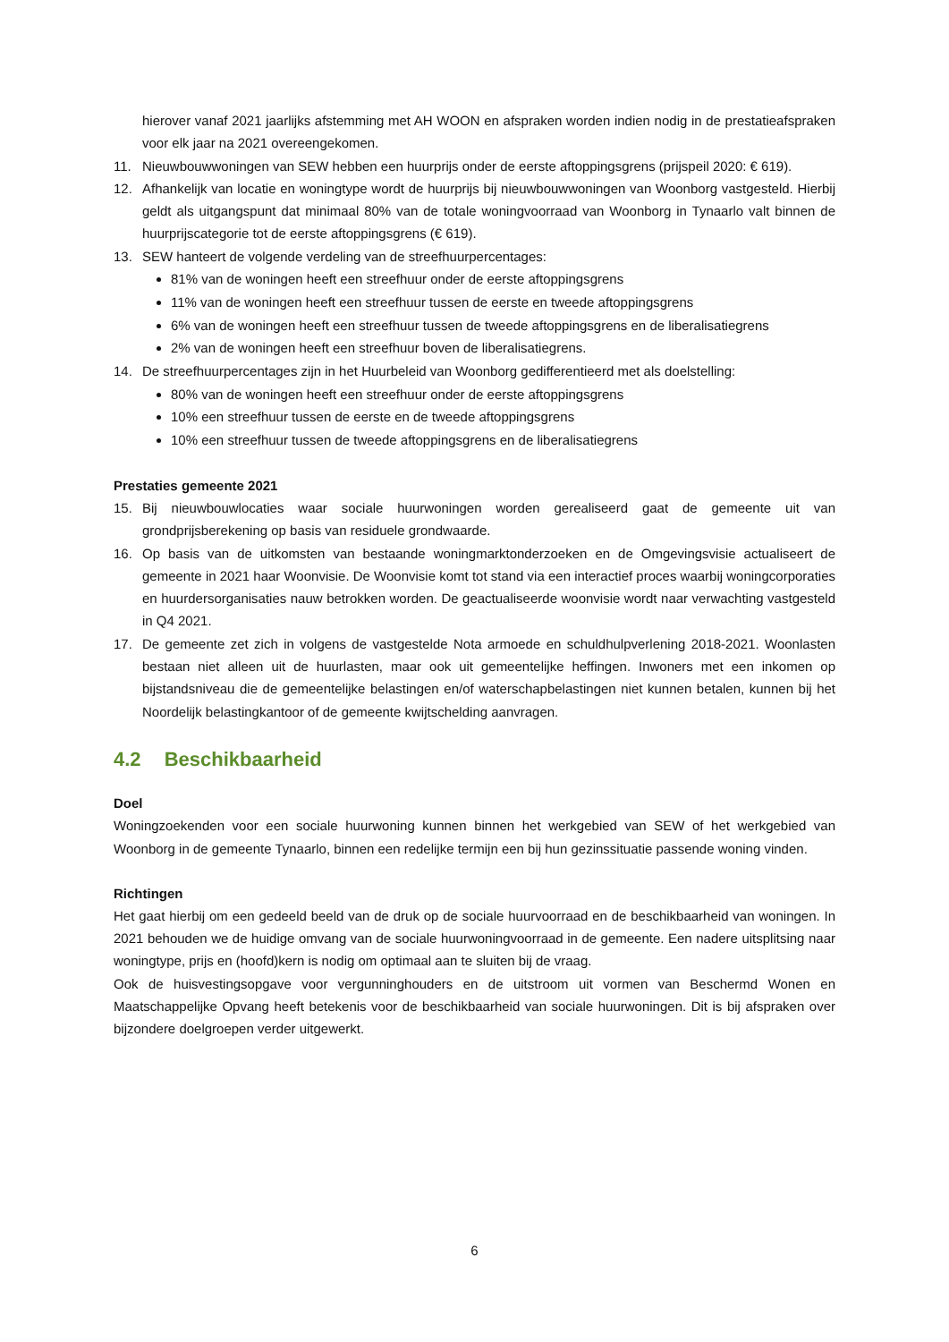hierover vanaf 2021 jaarlijks afstemming met AH WOON en afspraken worden indien nodig in de prestatieafspraken voor elk jaar na 2021 overeengekomen.
11. Nieuwbouwwoningen van SEW hebben een huurprijs onder de eerste aftoppingsgrens (prijspeil 2020: € 619).
12. Afhankelijk van locatie en woningtype wordt de huurprijs bij nieuwbouwwoningen van Woonborg vastgesteld. Hierbij geldt als uitgangspunt dat minimaal 80% van de totale woningvoorraad van Woonborg in Tynaarlo valt binnen de huurprijscategorie tot de eerste aftoppingsgrens (€ 619).
13. SEW hanteert de volgende verdeling van de streefhuurpercentages:
81% van de woningen heeft een streefhuur onder de eerste aftoppingsgrens
11% van de woningen heeft een streefhuur tussen de eerste en tweede aftoppingsgrens
6% van de woningen heeft een streefhuur tussen de tweede aftoppingsgrens en de liberalisatiegrens
2% van de woningen heeft een streefhuur boven de liberalisatiegrens.
14. De streefhuurpercentages zijn in het Huurbeleid van Woonborg gedifferentieerd met als doelstelling:
80% van de woningen heeft een streefhuur onder de eerste aftoppingsgrens
10% een streefhuur tussen de eerste en de tweede aftoppingsgrens
10% een streefhuur tussen de tweede aftoppingsgrens en de liberalisatiegrens
Prestaties gemeente 2021
15. Bij nieuwbouwlocaties waar sociale huurwoningen worden gerealiseerd gaat de gemeente uit van grondprijsberekening op basis van residuele grondwaarde.
16. Op basis van de uitkomsten van bestaande woningmarktonderzoeken en de Omgevingsvisie actualiseert de gemeente in 2021 haar Woonvisie. De Woonvisie komt tot stand via een interactief proces waarbij woningcorporaties en huurdersorganisaties nauw betrokken worden. De geactualiseerde woonvisie wordt naar verwachting vastgesteld in Q4 2021.
17. De gemeente zet zich in volgens de vastgestelde Nota armoede en schuldhulpverlening 2018-2021. Woonlasten bestaan niet alleen uit de huurlasten, maar ook uit gemeentelijke heffingen. Inwoners met een inkomen op bijstandsniveau die de gemeentelijke belastingen en/of waterschapbelastingen niet kunnen betalen, kunnen bij het Noordelijk belastingkantoor of de gemeente kwijtschelding aanvragen.
4.2 Beschikbaarheid
Doel
Woningzoekenden voor een sociale huurwoning kunnen binnen het werkgebied van SEW of het werkgebied van Woonborg in de gemeente Tynaarlo, binnen een redelijke termijn een bij hun gezinssituatie passende woning vinden.
Richtingen
Het gaat hierbij om een gedeeld beeld van de druk op de sociale huurvoorraad en de beschikbaarheid van woningen. In 2021 behouden we de huidige omvang van de sociale huurwoningvoorraad in de gemeente. Een nadere uitsplitsing naar woningtype, prijs en (hoofd)kern is nodig om optimaal aan te sluiten bij de vraag.
Ook de huisvestingsopgave voor vergunninghouders en de uitstroom uit vormen van Beschermd Wonen en Maatschappelijke Opvang heeft betekenis voor de beschikbaarheid van sociale huurwoningen. Dit is bij afspraken over bijzondere doelgroepen verder uitgewerkt.
6